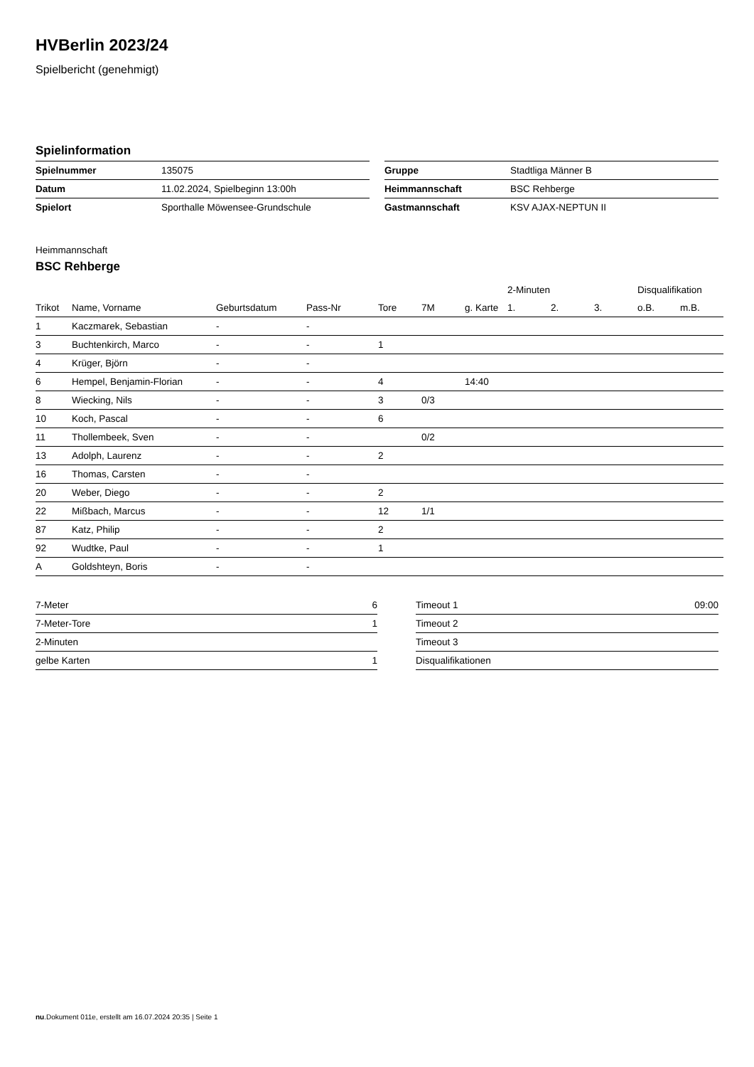HVBerlin 2023/24
Spielbericht (genehmigt)
Spielinformation
| Spielnummer | 135075 |
| Datum | 11.02.2024, Spielbeginn 13:00h |
| Spielort | Sporthalle Möwensee-Grundschule |
| Gruppe | Stadtliga Männer B |
| Heimmannschaft | BSC Rehberge |
| Gastmannschaft | KSV AJAX-NEPTUN II |
Heimmannschaft
BSC Rehberge
| | | | | | | | 2-Minuten | | | Disqualifikation | |
| --- | --- | --- | --- | --- | --- | --- | --- | --- | --- | --- | --- |
| Trikot | Name, Vorname | Geburtsdatum | Pass-Nr | Tore | 7M | g. Karte | 1. | 2. | 3. | o.B. | m.B. |
| 1 | Kaczmarek, Sebastian | - | - | | | | | | | | |
| 3 | Buchtenkirch, Marco | - | - | 1 | | | | | | | |
| 4 | Krüger, Björn | - | - | | | | | | | | |
| 6 | Hempel, Benjamin-Florian | - | - | 4 | | 14:40 | | | | | |
| 8 | Wiecking, Nils | - | - | 3 | 0/3 | | | | | | |
| 10 | Koch, Pascal | - | - | 6 | | | | | | | |
| 11 | Thollembeek, Sven | - | - | | 0/2 | | | | | | |
| 13 | Adolph, Laurenz | - | - | 2 | | | | | | | |
| 16 | Thomas, Carsten | - | - | | | | | | | | |
| 20 | Weber, Diego | - | - | 2 | | | | | | | |
| 22 | Mißbach, Marcus | - | - | 12 | 1/1 | | | | | | |
| 87 | Katz, Philip | - | - | 2 | | | | | | | |
| 92 | Wudtke, Paul | - | - | 1 | | | | | | | |
| A | Goldshteyn, Boris | - | - | | | | | | | | |
| 7-Meter | 6 |
| 7-Meter-Tore | 1 |
| 2-Minuten | |
| gelbe Karten | 1 |
| Timeout 1 | 09:00 |
| Timeout 2 | |
| Timeout 3 | |
| Disqualifikationen | |
nu.Dokument 011e, erstellt am 16.07.2024 20:35 | Seite 1